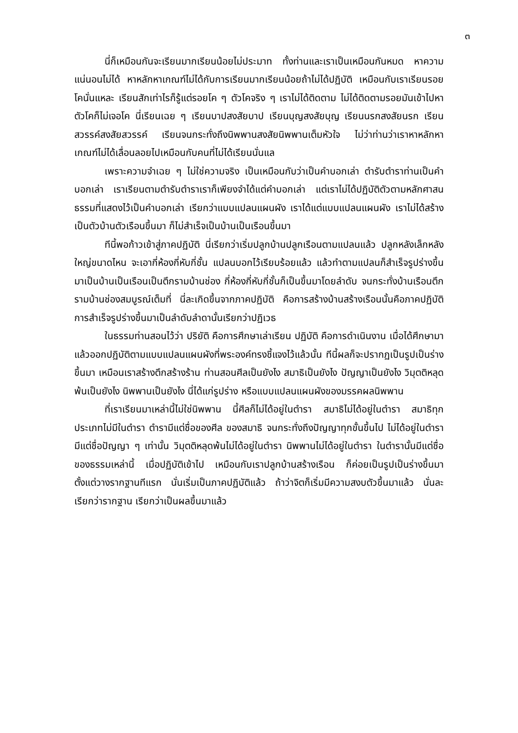๓
นี่ก็เหมือนกันจะเรียนมากเรียนน้อยไม่ประมาท ทั้งท่านและเราเป็นเหมือนกันหมด หาความแน่นอนไม่ได้ หาหลักหาเกณฑ์ไม่ได้กับการเรียนมากเรียนน้อยถ้าไม่ได้ปฏิบัติ เหมือนกับเราเรียนรอยโคนั่นแหละ เรียนสักเท่าไรก็รู้แต่รอยโค ๆ ตัวโคจริง ๆ เราไม่ได้ติดตาม ไม่ได้ติดตามรอยมันเข้าไปหาตัวโคก็ไม่เจอโค นี่เรียนเฉย ๆ เรียนบาปสงสัยบาป เรียนบุญสงสัยบุญ เรียนนรกสงสัยนรก เรียนสวรรค์สงสัยสวรรค์ เรียนจนกระทั่งถึงนิพพานสงสัยนิพพานเต็มหัวใจ ไม่ว่าท่านว่าเราหาหลักหาเกณฑ์ไม่ได้เลื่อนลอยไปเหมือนกับคนที่ไม่ได้เรียนนั่นแล
เพราะความจำเฉย ๆ ไม่ใช่ความจริง เป็นเหมือนกับว่าเป็นคำบอกเล่า ตำรับตำราท่านเป็นคำบอกเล่า เราเรียนตามตำรับตำราเราก็เพียงจำได้แต่คำบอกเล่า แต่เราไม่ได้ปฏิบัติตัวตามหลักศาสนธรรมที่แสดงไว้เป็นคำบอกเล่า เรียกว่าแบบแปลนแผนผัง เราได้แต่แบบแปลนแผนผัง เราไม่ได้สร้างเป็นตัวบ้านตัวเรือนขึ้นมา ก็ไม่สำเร็จเป็นบ้านเป็นเรือนขึ้นมา
ทีนี้พอก้าวเข้าสู่ภาคปฏิบัติ นี่เรียกว่าเริ่มปลูกบ้านปลูกเรือนตามแปลนแล้ว ปลูกหลังเล็กหลังใหญ่ขนาดไหน จะเอากี่ห้องกี่หับกี่ชั้น แปลนบอกไว้เรียบร้อยแล้ว แล้วทำตามแปลนก็สำเร็จรูปร่างขึ้นมาเป็นบ้านเป็นเรือนเป็นตึกรามบ้านช่อง กี่ห้องกี่หับกี่ชั้นก็เป็นขึ้นมาโดยลำดับ จนกระทั่งบ้านเรือนตึกรามบ้านช่องสมบูรณ์เต็มที่ นี่ละเกิดขึ้นจากภาคปฏิบัติ คือการสร้างบ้านสร้างเรือนนั้นคือภาคปฏิบัติ การสำเร็จรูปร่างขึ้นมาเป็นลำดับลำดานั้นเรียกว่าปฏิเวธ
ในธรรมท่านสอนไว้ว่า ปริยัติ คือการศึกษาเล่าเรียน ปฏิบัติ คือการดำเนินงาน เมื่อได้ศึกษามาแล้วออกปฏิบัติตามแบบแปลนแผนผังที่พระองค์ทรงชี้แจงไว้แล้วนั้น ทีนี้ผลก็จะปรากฏเป็นรูปเป็นร่างขึ้นมา เหมือนเราสร้างตึกสร้างร้าน ท่านสอนศีลเป็นยังไง สมาธิเป็นยังไง ปัญญาเป็นยังไง วิมุตติหลุดพ้นเป็นยังไง นิพพานเป็นยังไง นี่ได้แก่รูปร่าง หรือแบบแปลนแผนผังของมรรคผลนิพพาน
ที่เราเรียนมาเหล่านี้ไม่ใช่นิพพาน นี้ศีลก็ไม่ได้อยู่ในตำรา สมาธิไม่ได้อยู่ในตำรา สมาธิทุกประเภทไม่มีในตำรา ตำรามีแต่ชื่อของศีล ของสมาธิ จนกระทั่งถึงปัญญาทุกขั้นขึ้นไป ไม่ได้อยู่ในตำรา มีแต่ชื่อปัญญา ๆ เท่านั้น วิมุตติหลุดพ้นไม่ได้อยู่ในตำรา นิพพานไม่ได้อยู่ในตำรา ในตำรานั้นมีแต่ชื่อของธรรมเหล่านี้ เมื่อปฏิบัติเข้าไป เหมือนกับเราปลูกบ้านสร้างเรือน ก็ค่อยเป็นรูปเป็นร่างขึ้นมา ตั้งแต่วางรากฐานทีแรก นั่นเริ่มเป็นภาคปฏิบัติแล้ว ถ้าว่าจิตก็เริ่มมีความสงบตัวขึ้นมาแล้ว นั่นละเรียกว่ารากฐาน เรียกว่าเป็นผลขึ้นมาแล้ว